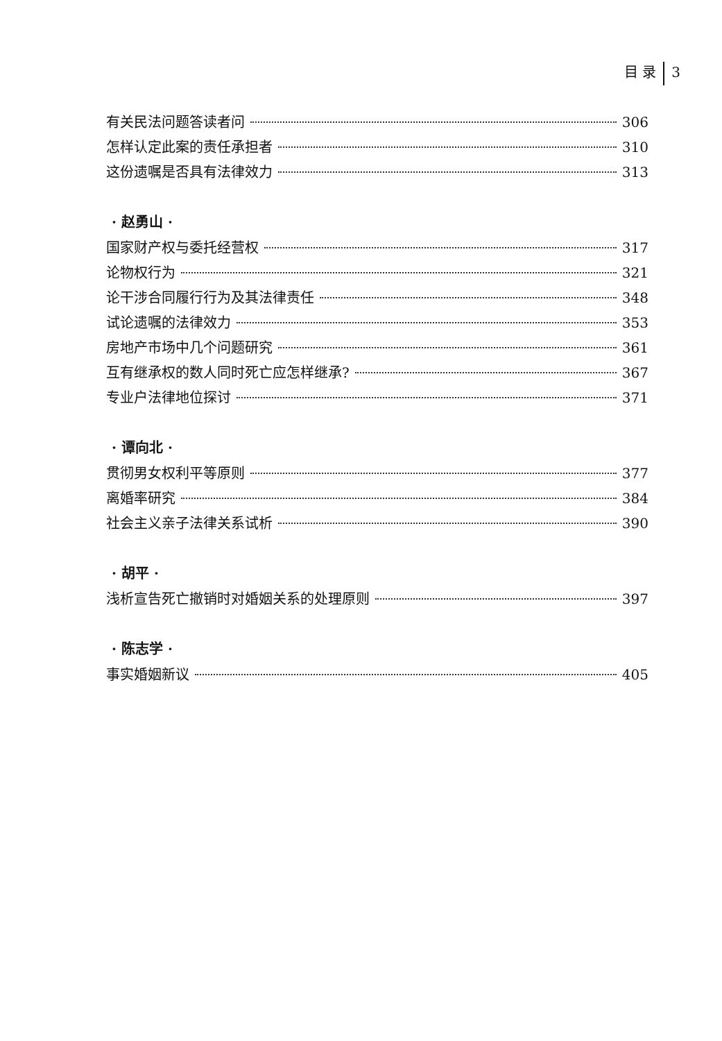目 录 3
有关民法问题答读者问 306
怎样认定此案的责任承担者 310
这份遗嘱是否具有法律效力 313
· 赵勇山 ·
国家财产权与委托经营权 317
论物权行为 321
论干涉合同履行行为及其法律责任 348
试论遗嘱的法律效力 353
房地产市场中几个问题研究 361
互有继承权的数人同时死亡应怎样继承? 367
专业户法律地位探讨 371
· 谭向北 ·
贯彻男女权利平等原则 377
离婚率研究 384
社会主义亲子法律关系试析 390
· 胡平 ·
浅析宣告死亡撤销时对婚姻关系的处理原则 397
· 陈志学 ·
事实婚姻新议 405